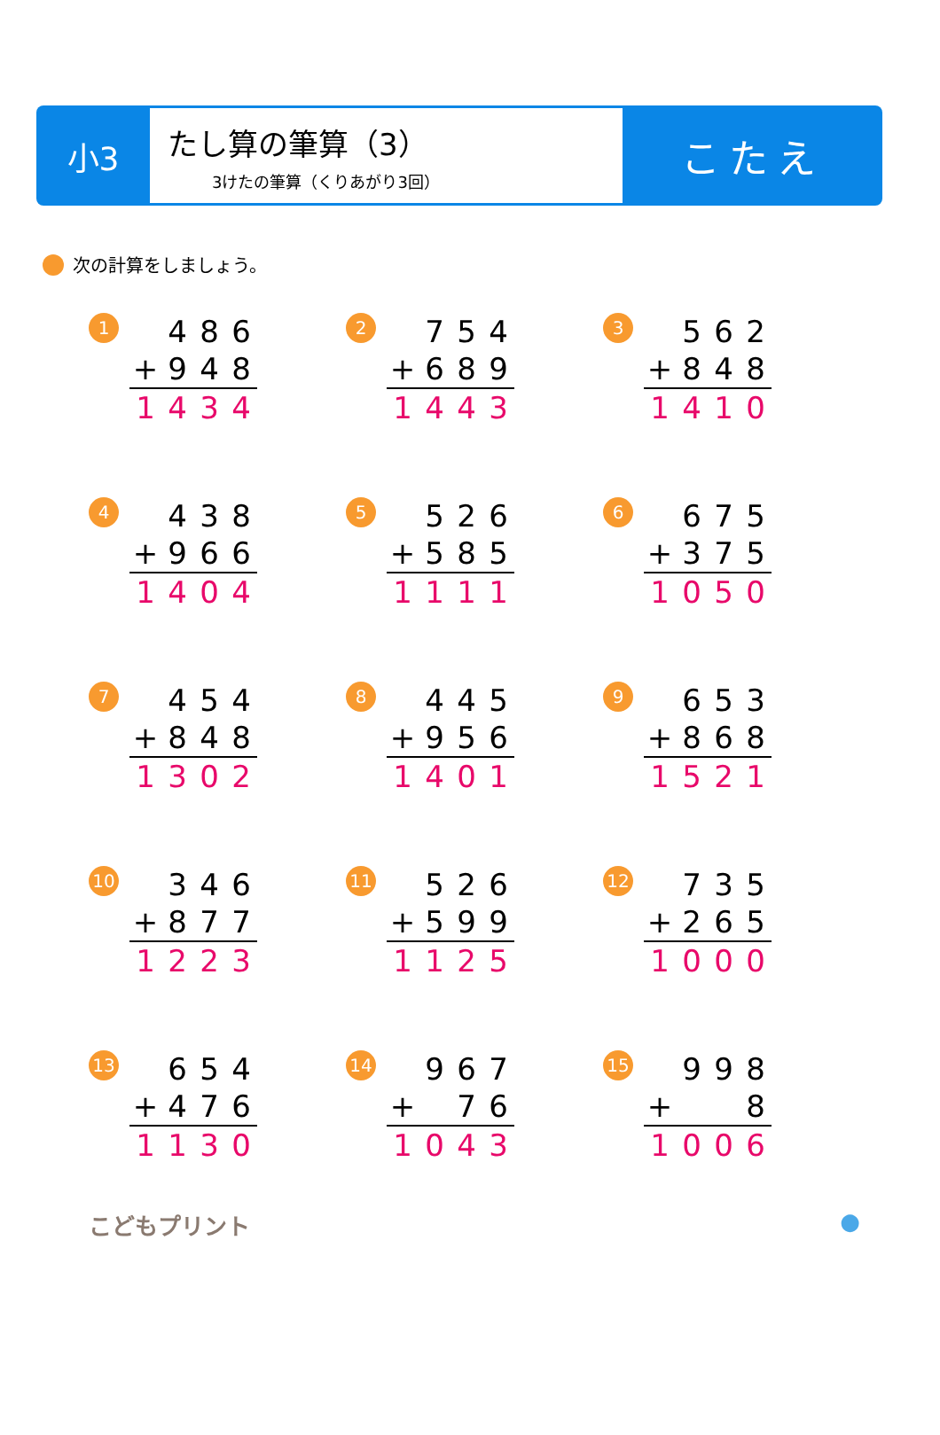小3
たし算の筆算（3）
3けたの筆算（くりあがり3回）
こたえ
次の計算をしましょう。
1
| | 4 | 8 | 6 |
| + | 9 | 4 | 8 |
| 1 | 4 | 3 | 4 |
2
| | 7 | 5 | 4 |
| + | 6 | 8 | 9 |
| 1 | 4 | 4 | 3 |
3
| | 5 | 6 | 2 |
| + | 8 | 4 | 8 |
| 1 | 4 | 1 | 0 |
4
| | 4 | 3 | 8 |
| + | 9 | 6 | 6 |
| 1 | 4 | 0 | 4 |
5
| | 5 | 2 | 6 |
| + | 5 | 8 | 5 |
| 1 | 1 | 1 | 1 |
6
| | 6 | 7 | 5 |
| + | 3 | 7 | 5 |
| 1 | 0 | 5 | 0 |
7
| | 4 | 5 | 4 |
| + | 8 | 4 | 8 |
| 1 | 3 | 0 | 2 |
8
| | 4 | 4 | 5 |
| + | 9 | 5 | 6 |
| 1 | 4 | 0 | 1 |
9
| | 6 | 5 | 3 |
| + | 8 | 6 | 8 |
| 1 | 5 | 2 | 1 |
10
| | 3 | 4 | 6 |
| + | 8 | 7 | 7 |
| 1 | 2 | 2 | 3 |
11
| | 5 | 2 | 6 |
| + | 5 | 9 | 9 |
| 1 | 1 | 2 | 5 |
12
| | 7 | 3 | 5 |
| + | 2 | 6 | 5 |
| 1 | 0 | 0 | 0 |
13
| | 6 | 5 | 4 |
| + | 4 | 7 | 6 |
| 1 | 1 | 3 | 0 |
14
| | 9 | 6 | 7 |
| + | | 7 | 6 |
| 1 | 0 | 4 | 3 |
15
| | 9 | 9 | 8 |
| + | | | 8 |
| 1 | 0 | 0 | 6 |
こどもプリント ●